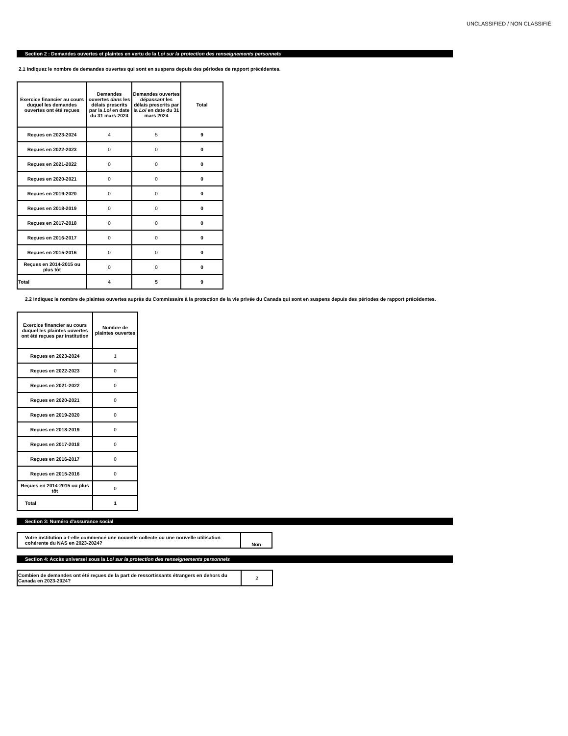UNCLASSIFIED / NON CLASSIFIÉ
Section 2 : Demandes ouvertes et plaintes en vertu de la Loi sur la protection des renseignements personnels
2.1 Indiquez le nombre de demandes ouvertes qui sont en suspens depuis des périodes de rapport précédentes.
| Exercice financier au cours duquel les demandes ouvertes ont été reçues | Demandes ouvertes dans les délais prescrits par la Loi en date du 31 mars 2024 | Demandes ouvertes dépassant les délais prescrits par la Loi en date du 31 mars 2024 | Total |
| --- | --- | --- | --- |
| Reçues en 2023-2024 | 4 | 5 | 9 |
| Reçues en 2022-2023 | 0 | 0 | 0 |
| Reçues en 2021-2022 | 0 | 0 | 0 |
| Reçues en 2020-2021 | 0 | 0 | 0 |
| Reçues en 2019-2020 | 0 | 0 | 0 |
| Reçues en 2018-2019 | 0 | 0 | 0 |
| Reçues en 2017-2018 | 0 | 0 | 0 |
| Reçues en 2016-2017 | 0 | 0 | 0 |
| Reçues en 2015-2016 | 0 | 0 | 0 |
| Reçues en 2014-2015 ou plus tôt | 0 | 0 | 0 |
| Total | 4 | 5 | 9 |
2.2 Indiquez le nombre de plaintes ouvertes auprès du Commissaire à la protection de la vie privée du Canada qui sont en suspens depuis des périodes de rapport précédentes.
| Exercice financier au cours duquel les plaintes ouvertes ont été reçues par institution | Nombre de plaintes ouvertes |
| --- | --- |
| Reçues en 2023-2024 | 1 |
| Reçues en 2022-2023 | 0 |
| Reçues en 2021-2022 | 0 |
| Reçues en 2020-2021 | 0 |
| Reçues en 2019-2020 | 0 |
| Reçues en 2018-2019 | 0 |
| Reçues en 2017-2018 | 0 |
| Reçues en 2016-2017 | 0 |
| Reçues en 2015-2016 | 0 |
| Reçues en 2014-2015 ou plus tôt | 0 |
| Total | 1 |
Section 3: Numéro d'assurance social
| Votre institution a-t-elle commencé une nouvelle collecte ou une nouvelle utilisation cohérente du NAS en 2023-2024? | Non |
Section 4: Accès universel sous la Loi sur la protection des renseignements personnels
| Combien de demandes ont été reçues de la part de ressortissants étrangers en dehors du Canada en 2023-2024? | 2 |